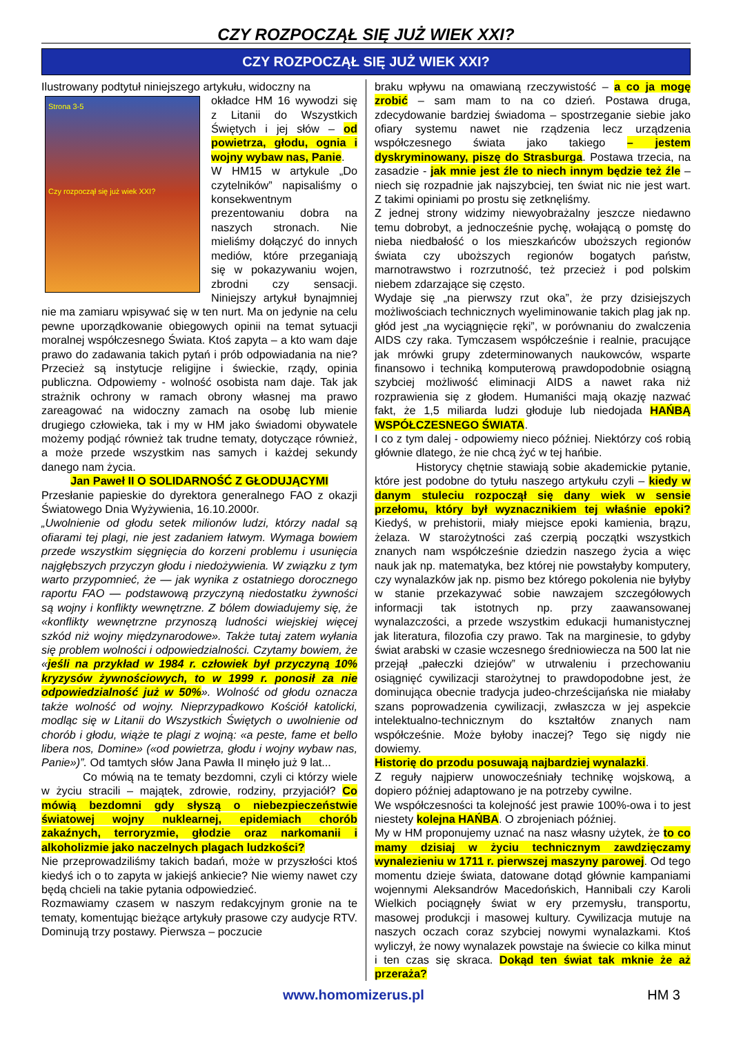CZY ROZPOCZĄŁ SIĘ JUŻ WIEK XXI?
CZY ROZPOCZĄŁ SIĘ JUŻ WIEK XXI?
Ilustrowany podtytuł niniejszego artykułu, widoczny na
Strona 3-5
Czy rozpoczął się już wiek XXI?
okładce HM 16 wywodzi się z Litanii do Wszystkich Świętych i jej słów – od powietrza, głodu, ognia i wojny wybaw nas, Panie.
W HM15 w artykule „Do czytelników” napisaliśmy o konsekwentnym prezentowaniu dobra na naszych stronach. Nie mieliśmy dołączyć do innych mediów, które przeganiają się w pokazywaniu wojen, zbrodni czy sensacji. Niniejszy artykuł bynajmniej nie ma zamiaru wpisywać się w ten nurt. Ma on jedynie na celu pewne uporządkowanie obiegowych opinii na temat sytuacji moralnej współczesnego Świata. Ktoś zapyta – a kto wam daje prawo do zadawania takich pytań i prób odpowiadania na nie? Przecież są instytucje religijne i świeckie, rządy, opinia publiczna. Odpowiemy - wolność osobista nam daje. Tak jak strażnik ochrony w ramach obrony własnej ma prawo zareagować na widoczny zamach na osobę lub mienie drugiego człowieka, tak i my w HM jako świadomi obywatele możemy podjąć również tak trudne tematy, dotyczące również, a może przede wszystkim nas samych i każdej sekundy danego nam życia.
Jan Paweł II O SOLIDARNOŚĆ Z GŁODUJĄCYMI
Przesłanie papieskie do dyrektora generalnego FAO z okazji Światowego Dnia Wyżywienia, 16.10.2000r.
„Uwolnienie od głodu setek milionów ludzi, którzy nadal są ofiarami tej plagi, nie jest zadaniem łatwym. Wymaga bowiem przede wszystkim sięgnięcia do korzeni problemu i usunięcia najgłębszych przyczyn głodu i niedożywienia. W związku z tym warto przypomnieć, że — jak wynika z ostatniego dorocznego raportu FAO — podstawową przyczyną niedostatku żywności są wojny i konflikty wewnętrzne. Z bólem dowiadujemy się, że «konflikty wewnętrzne przynoszą ludności wiejskiej więcej szkód niż wojny międzynarodowe». Także tutaj zatem wyłania się problem wolności i odpowiedzialności. Czytamy bowiem, że «jeśli na przykład w 1984 r. człowiek był przyczyną 10% kryzysów żywnościowych, to w 1999 r. ponosił za nie odpowiedzialność już w 50%». Wolność od głodu oznacza także wolność od wojny. Nieprzypadkowo Kościół katolicki, modląc się w Litanii do Wszystkich Świętych o uwolnienie od chorób i głodu, wiąże te plagi z wojną: «a peste, fame et bello libera nos, Domine» («od powietrza, głodu i wojny wybaw nas, Panie»)”. Od tamtych słów Jana Pawła II minęło już 9 lat...
Co mówią na te tematy bezdomni, czyli ci którzy wiele w życiu stracili – majątek, zdrowie, rodziny, przyjaciół? Co mówią bezdomni gdy słyszą o niebezpieczeństwie światowej wojny nuklearnej, epidemiach chorób zakaźnych, terroryzmie, głodzie oraz narkomanii i alkoholizmie jako naczelnych plagach ludzkości?
Nie przeprowadziliśmy takich badań, może w przyszłości ktoś kiedyś ich o to zapyta w jakiejś ankiecie? Nie wiemy nawet czy będą chcieli na takie pytania odpowiedzieć.
Rozmawiamy czasem w naszym redakcyjnym gronie na te tematy, komentując bieżące artykuły prasowe czy audycje RTV. Dominują trzy postawy. Pierwsza – poczucie
braku wpływu na omawianą rzeczywistość – a co ja mogę zrobić – sam mam to na co dzień. Postawa druga, zdecydowanie bardziej świadoma – spostrzeganie siebie jako ofiary systemu nawet nie rządzenia lecz urządzenia współczesnego świata jako takiego – jestem dyskryminowany, piszę do Strasburga. Postawa trzecia, na zasadzie - jak mnie jest źle to niech innym będzie też źle – niech się rozpadnie jak najszybciej, ten świat nic nie jest wart. Z takimi opiniami po prostu się zetknęliśmy.
Z jednej strony widzimy niewyobrażalny jeszcze niedawno temu dobrobyt, a jednocześnie pychę, wołającą o pomstę do nieba niedbałość o los mieszkańców uboższych regionów świata czy uboższych regionów bogatych państw, marnotrawstwo i rozrzutność, też przecież i pod polskim niebem zdarzające się często.
Wydaje się „na pierwszy rzut oka”, że przy dzisiejszych możliwościach technicznych wyeliminowanie takich plag jak np. głód jest „na wyciągnięcie ręki”, w porównaniu do zwalczenia AIDS czy raka. Tymczasem współcześnie i realnie, pracujące jak mrówki grupy zdeterminowanych naukowców, wsparte finansowo i techniką komputerową prawdopodobnie osiągną szybciej możliwość eliminacji AIDS a nawet raka niż rozprawienia się z głodem. Humaniści mają okazję nazwać fakt, że 1,5 miliarda ludzi głoduje lub niedojada HAŃBĄ WSPÓŁCZESNEGO ŚWIATA.
I co z tym dalej - odpowiemy nieco później. Niektórzy coś robią głównie dlatego, że nie chcą żyć w tej hańbie.
Historycy chętnie stawiają sobie akademickie pytanie, które jest podobne do tytułu naszego artykułu czyli – kiedy w danym stuleciu rozpoczął się dany wiek w sensie przełomu, który był wyznacznikiem tej właśnie epoki? Kiedyś, w prehistorii, miały miejsce epoki kamienia, brązu, żelaza. W starożytności zaś czerpią początki wszystkich znanych nam współcześnie dziedzin naszego życia a więc nauk jak np. matematyka, bez której nie powstałyby komputery, czy wynalazków jak np. pismo bez którego pokolenia nie byłyby w stanie przekazywać sobie nawzajem szczegółowych informacji tak istotnych np. przy zaawansowanej wynalazczości, a przede wszystkim edukacji humanistycznej jak literatura, filozofia czy prawo. Tak na marginesie, to gdyby świat arabski w czasie wczesnego średniowiecza na 500 lat nie przejął „pałeczki dziejów” w utrwaleniu i przechowaniu osiągnięć cywilizacji starożytnej to prawdopodobne jest, że dominująca obecnie tradycja judeo-chrześcijańska nie miałaby szans poprowadzenia cywilizacji, zwłaszcza w jej aspekcie intelektualno-technicznym do kształtów znanych nam współcześnie. Może byłoby inaczej? Tego się nigdy nie dowiemy.
Historię do przodu posuwają najbardziej wynalazki.
Z reguły najpierw unowocześniały technikę wojskową, a dopiero później adaptowano je na potrzeby cywilne.
We współczesności ta kolejność jest prawie 100%-owa i to jest niestety kolejna HAŃBA. O zbrojeniach później.
My w HM proponujemy uznać na nasz własny użytek, że to co mamy dzisiaj w życiu technicznym zawdzięczamy wynalezieniu w 1711 r. pierwszej maszyny parowej. Od tego momentu dzieje świata, datowane dotąd głównie kampaniami wojennymi Aleksandrów Macedońskich, Hannibali czy Karoli Wielkich pociągnęły świat w ery przemysłu, transportu, masowej produkcji i masowej kultury. Cywilizacja mutuje na naszych oczach coraz szybciej nowymi wynalazkami. Ktoś wyliczył, że nowy wynalazek powstaje na świecie co kilka minut i ten czas się skraca. Dokąd ten świat tak mknie że aż przeraża?
www.homomizerus.pl HM 3